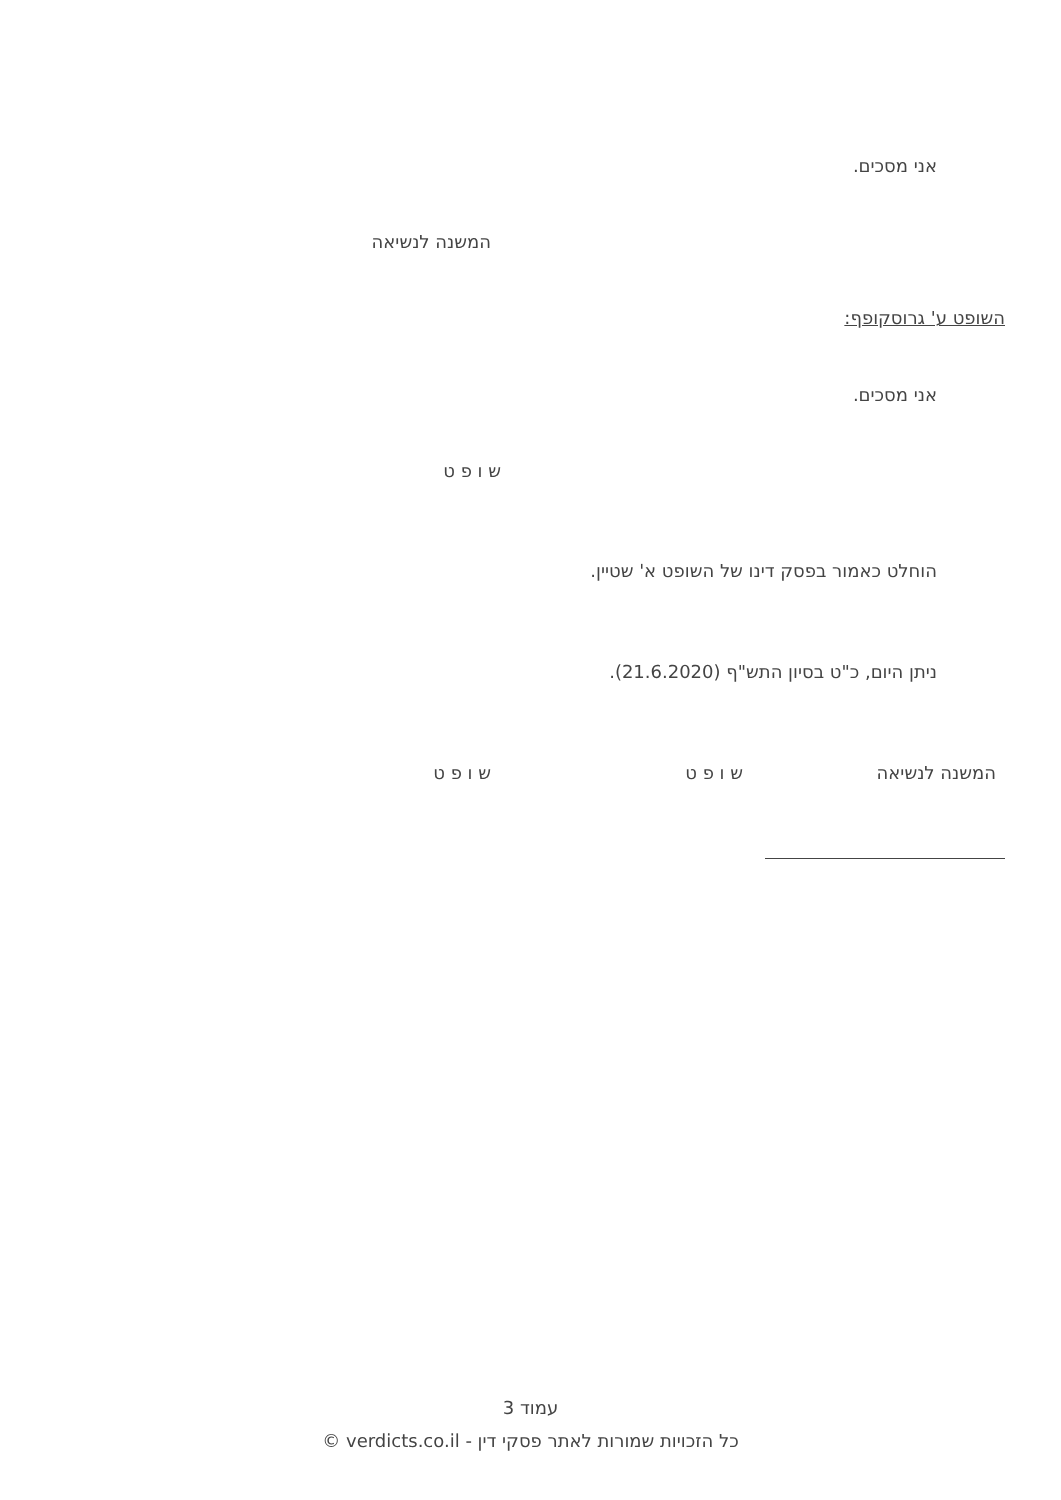אני מסכים.
המשנה לנשיאה
השופט ע' גרוסקופף:
אני מסכים.
ש ו פ ט
הוחלט כאמור בפסק דינו של השופט א' שטיין.
ניתן היום, כ"ט בסיון התש"ף (21.6.2020).
המשנה לנשיאה ש ו פ ט ש ו פ ט
עמוד 3
כל הזכויות שמורות לאתר פסקי דין - verdicts.co.il ©